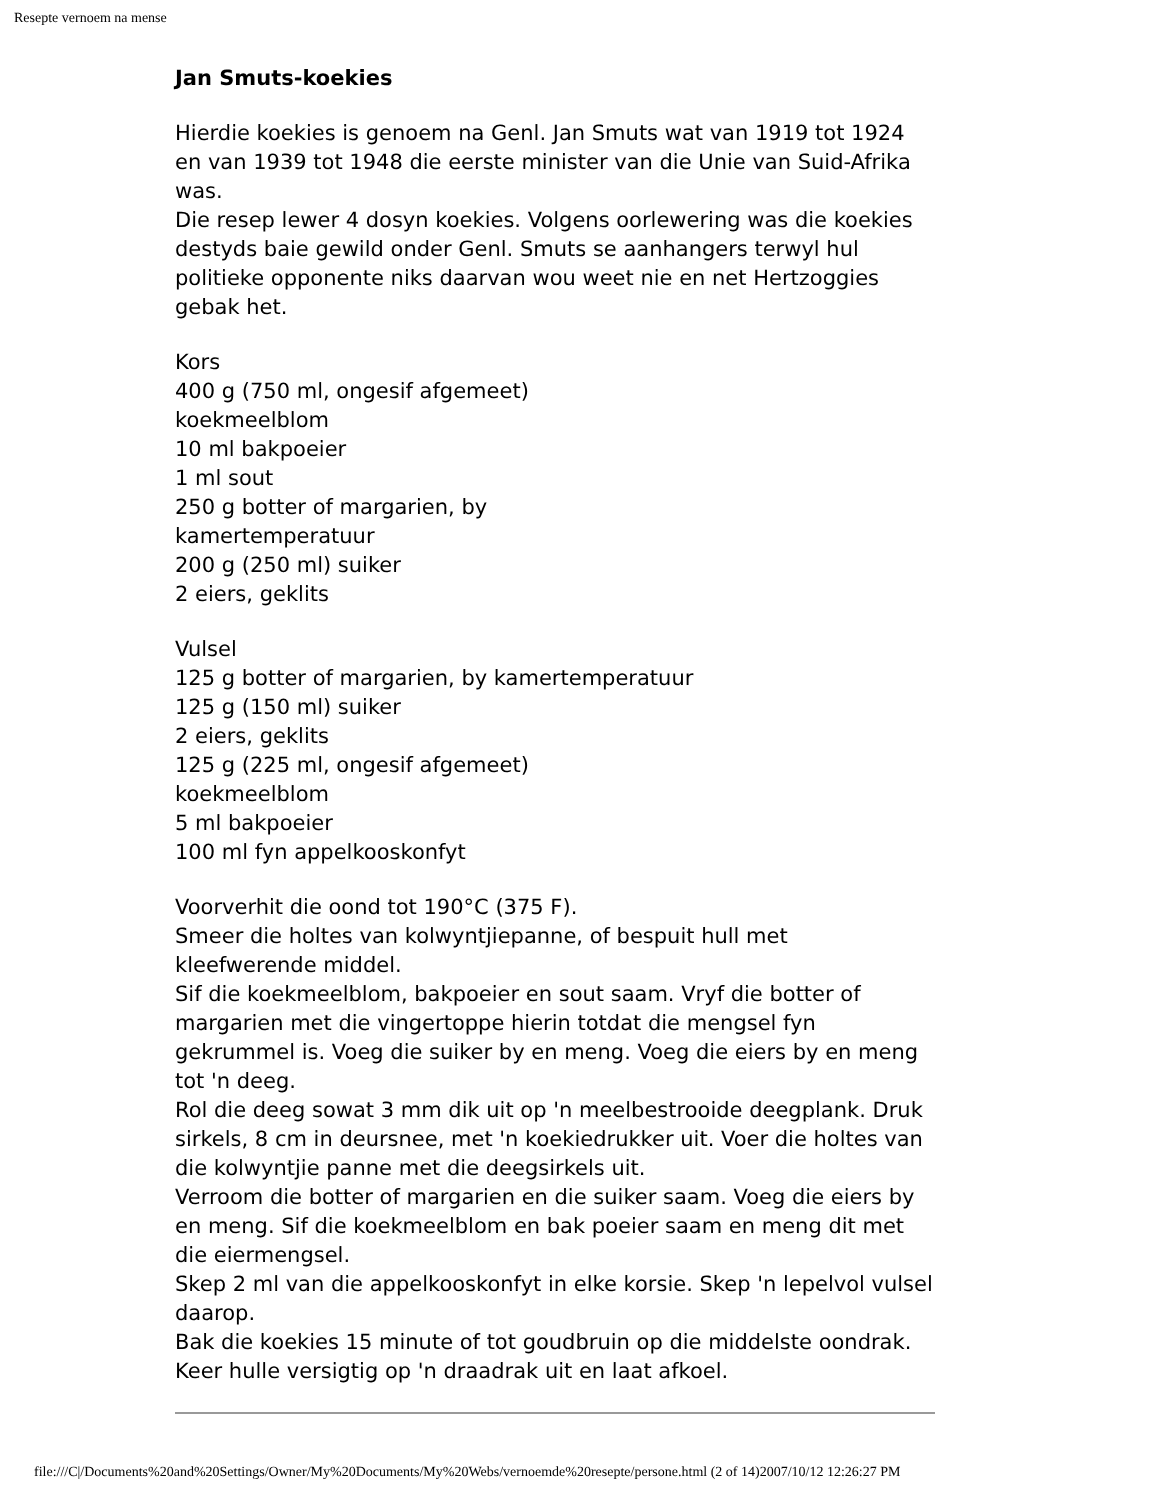Resepte vernoem na mense
Jan Smuts-koekies
Hierdie koekies is genoem na Genl. Jan Smuts wat van 1919 tot 1924 en van 1939 tot 1948 die eerste minister van die Unie van Suid-Afrika was.
Die resep lewer 4 dosyn koekies. Volgens oorlewering was die koekies destyds baie gewild onder Genl. Smuts se aanhangers terwyl hul politieke opponente niks daarvan wou weet nie en net Hertzoggies gebak het.
Kors
400 g (750 ml, ongesif afgemeet)
koekmeelblom
10 ml bakpoeier
1 ml sout
250 g botter of margarien, by
kamertemperatuur
200 g (250 ml) suiker
2 eiers, geklits
Vulsel
125 g botter of margarien, by kamertemperatuur
125 g (150 ml) suiker
2 eiers, geklits
125 g (225 ml, ongesif afgemeet)
koekmeelblom
5 ml bakpoeier
100 ml fyn appelkooskonfyt
Voorverhit die oond tot 190°C (375 F).
Smeer die holtes van kolwyntjiepanne, of bespuit hull met kleefwerende middel.
Sif die koekmeelblom, bakpoeier en sout saam. Vryf die botter of margarien met die vingertoppe hierin totdat die mengsel fyn gekrummel is. Voeg die suiker by en meng. Voeg die eiers by en meng tot 'n deeg.
Rol die deeg sowat 3 mm dik uit op 'n meelbestrooide deegplank. Druk sirkels, 8 cm in deursnee, met 'n koekiedrukker uit. Voer die holtes van die kolwyntjie panne met die deegsirkels uit.
Verroom die botter of margarien en die suiker saam. Voeg die eiers by en meng. Sif die koekmeelblom en bak poeier saam en meng dit met die eiermengsel.
Skep 2 ml van die appelkooskonfyt in elke korsie. Skep 'n lepelvol vulsel daarop.
Bak die koekies 15 minute of tot goudbruin op die middelste oondrak.
Keer hulle versigtig op 'n draadrak uit en laat afkoel.
file:///C|/Documents%20and%20Settings/Owner/My%20Documents/My%20Webs/vernoemde%20resepte/persone.html (2 of 14)2007/10/12 12:26:27 PM